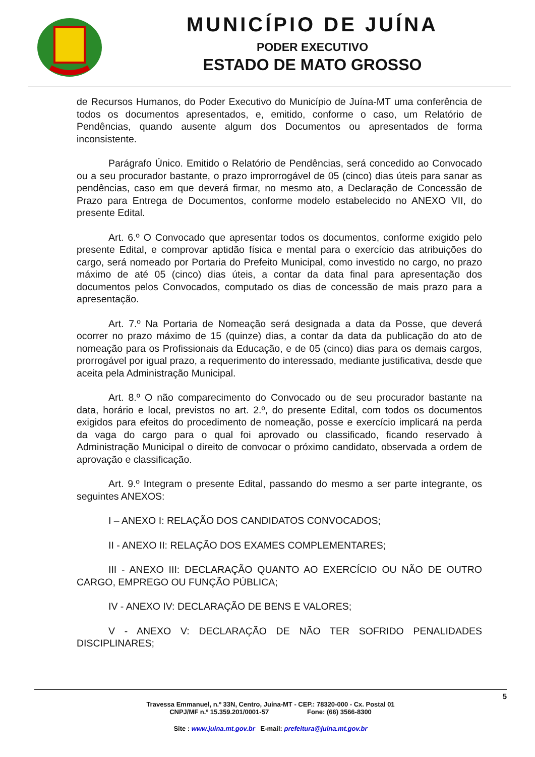MUNICÍPIO DE JUÍNA
PODER EXECUTIVO
ESTADO DE MATO GROSSO
de Recursos Humanos, do Poder Executivo do Município de Juína-MT uma conferência de todos os documentos apresentados, e, emitido, conforme o caso, um Relatório de Pendências, quando ausente algum dos Documentos ou apresentados de forma inconsistente.
Parágrafo Único. Emitido o Relatório de Pendências, será concedido ao Convocado ou a seu procurador bastante, o prazo improrrogável de 05 (cinco) dias úteis para sanar as pendências, caso em que deverá firmar, no mesmo ato, a Declaração de Concessão de Prazo para Entrega de Documentos, conforme modelo estabelecido no ANEXO VII, do presente Edital.
Art. 6.º O Convocado que apresentar todos os documentos, conforme exigido pelo presente Edital, e comprovar aptidão física e mental para o exercício das atribuições do cargo, será nomeado por Portaria do Prefeito Municipal, como investido no cargo, no prazo máximo de até 05 (cinco) dias úteis, a contar da data final para apresentação dos documentos pelos Convocados, computado os dias de concessão de mais prazo para a apresentação.
Art. 7.º Na Portaria de Nomeação será designada a data da Posse, que deverá ocorrer no prazo máximo de 15 (quinze) dias, a contar da data da publicação do ato de nomeação para os Profissionais da Educação, e de 05 (cinco) dias para os demais cargos, prorrogável por igual prazo, a requerimento do interessado, mediante justificativa, desde que aceita pela Administração Municipal.
Art. 8.º O não comparecimento do Convocado ou de seu procurador bastante na data, horário e local, previstos no art. 2.º, do presente Edital, com todos os documentos exigidos para efeitos do procedimento de nomeação, posse e exercício implicará na perda da vaga do cargo para o qual foi aprovado ou classificado, ficando reservado à Administração Municipal o direito de convocar o próximo candidato, observada a ordem de aprovação e classificação.
Art. 9.º Integram o presente Edital, passando do mesmo a ser parte integrante, os seguintes ANEXOS:
I – ANEXO I: RELAÇÃO DOS CANDIDATOS CONVOCADOS;
II - ANEXO II: RELAÇÃO DOS EXAMES COMPLEMENTARES;
III - ANEXO III: DECLARAÇÃO QUANTO AO EXERCÍCIO OU NÃO DE OUTRO CARGO, EMPREGO OU FUNÇÃO PÚBLICA;
IV - ANEXO IV: DECLARAÇÃO DE BENS E VALORES;
V - ANEXO V: DECLARAÇÃO DE NÃO TER SOFRIDO PENALIDADES DISCIPLINARES;
5
Travessa Emmanuel, n.º 33N, Centro, Juína-MT - CEP.: 78320-000 - Cx. Postal 01
CNPJ/MF n.º 15.359.201/0001-57 Fone: (66) 3566-8300
Site : www.juina.mt.gov.br E-mail: prefeitura@juina.mt.gov.br